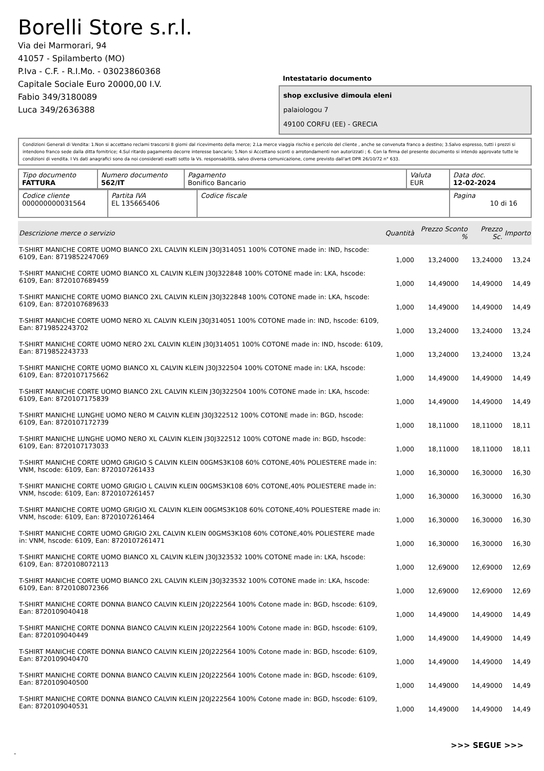Borelli Store s.r.l.
Via dei Marmorari, 94
41057 - Spilamberto (MO)
P.Iva - C.F. - R.I.Mo. - 03023860368
Capitale Sociale Euro 20000,00 I.V.
Fabio 349/3180089
Luca 349/2636388
Intestatario documento
shop exclusive dimoula eleni
palaiologou 7
49100 CORFU (EE) - GRECIA
Condizioni Generali di Vendita: 1.Non si accettano reclami trascorsi 8 giorni dal ricevimento della merce; 2.La merce viaggia rischio e pericolo del cliente , anche se convenuta franco a destino; 3.Salvo espresso, tutti i prezzi si intendono franco sede dalla ditta fornitrice; 4.Sul ritardo pagamento decorre interesse bancario; 5.Non si Accettano sconti o arrotondamenti non autorizzati ; 6. Con la firma del presente documento si intendo approvate tutte le condizioni di vendita. I Vs dati anagrafici sono da noi considerati esatti sotto la Vs. responsabilità, salvo diversa comunicazione, come previsto dall'art DPR 26/10/72 n° 633.
| Tipo documento FATTURA | Numero documento 562/IT | Pagamento Bonifico Bancario | Valuta EUR | Data doc. 12-02-2024 |
| Codice cliente 000000000031564 | Partita IVA EL 135665406 | Codice fiscale | Pagina 10 di 16 |
| Descrizione merce o servizio | Quantità | Prezzo Sconto % | Prezzo Sc. | Importo |
| --- | --- | --- | --- | --- |
| T-SHIRT MANICHE CORTE UOMO BIANCO 2XL CALVIN KLEIN J30J314051 100% COTONE made in: IND, hscode: 6109, Ean: 8719852247069 | 1,000 | 13,24000 | 13,24000 | 13,24 |
| T-SHIRT MANICHE CORTE UOMO BIANCO XL CALVIN KLEIN J30J322848 100% COTONE made in: LKA, hscode: 6109, Ean: 8720107689459 | 1,000 | 14,49000 | 14,49000 | 14,49 |
| T-SHIRT MANICHE CORTE UOMO BIANCO 2XL CALVIN KLEIN J30J322848 100% COTONE made in: LKA, hscode: 6109, Ean: 8720107689633 | 1,000 | 14,49000 | 14,49000 | 14,49 |
| T-SHIRT MANICHE CORTE UOMO NERO XL CALVIN KLEIN J30J314051 100% COTONE made in: IND, hscode: 6109, Ean: 8719852243702 | 1,000 | 13,24000 | 13,24000 | 13,24 |
| T-SHIRT MANICHE CORTE UOMO NERO 2XL CALVIN KLEIN J30J314051 100% COTONE made in: IND, hscode: 6109, Ean: 8719852243733 | 1,000 | 13,24000 | 13,24000 | 13,24 |
| T-SHIRT MANICHE CORTE UOMO BIANCO XL CALVIN KLEIN J30J322504 100% COTONE made in: LKA, hscode: 6109, Ean: 8720107175662 | 1,000 | 14,49000 | 14,49000 | 14,49 |
| T-SHIRT MANICHE CORTE UOMO BIANCO 2XL CALVIN KLEIN J30J322504 100% COTONE made in: LKA, hscode: 6109, Ean: 8720107175839 | 1,000 | 14,49000 | 14,49000 | 14,49 |
| T-SHIRT MANICHE LUNGHE UOMO NERO M CALVIN KLEIN J30J322512 100% COTONE made in: BGD, hscode: 6109, Ean: 8720107172739 | 1,000 | 18,11000 | 18,11000 | 18,11 |
| T-SHIRT MANICHE LUNGHE UOMO NERO XL CALVIN KLEIN J30J322512 100% COTONE made in: BGD, hscode: 6109, Ean: 8720107173033 | 1,000 | 18,11000 | 18,11000 | 18,11 |
| T-SHIRT MANICHE CORTE UOMO GRIGIO S CALVIN KLEIN 00GMS3K108 60% COTONE,40% POLIESTERE made in: VNM, hscode: 6109, Ean: 8720107261433 | 1,000 | 16,30000 | 16,30000 | 16,30 |
| T-SHIRT MANICHE CORTE UOMO GRIGIO L CALVIN KLEIN 00GMS3K108 60% COTONE,40% POLIESTERE made in: VNM, hscode: 6109, Ean: 8720107261457 | 1,000 | 16,30000 | 16,30000 | 16,30 |
| T-SHIRT MANICHE CORTE UOMO GRIGIO XL CALVIN KLEIN 00GMS3K108 60% COTONE,40% POLIESTERE made in: VNM, hscode: 6109, Ean: 8720107261464 | 1,000 | 16,30000 | 16,30000 | 16,30 |
| T-SHIRT MANICHE CORTE UOMO GRIGIO 2XL CALVIN KLEIN 00GMS3K108 60% COTONE,40% POLIESTERE made in: VNM, hscode: 6109, Ean: 8720107261471 | 1,000 | 16,30000 | 16,30000 | 16,30 |
| T-SHIRT MANICHE CORTE UOMO BIANCO XL CALVIN KLEIN J30J323532 100% COTONE made in: LKA, hscode: 6109, Ean: 8720108072113 | 1,000 | 12,69000 | 12,69000 | 12,69 |
| T-SHIRT MANICHE CORTE UOMO BIANCO 2XL CALVIN KLEIN J30J323532 100% COTONE made in: LKA, hscode: 6109, Ean: 8720108072366 | 1,000 | 12,69000 | 12,69000 | 12,69 |
| T-SHIRT MANICHE CORTE DONNA BIANCO CALVIN KLEIN J20J222564 100% Cotone made in: BGD, hscode: 6109, Ean: 8720109040418 | 1,000 | 14,49000 | 14,49000 | 14,49 |
| T-SHIRT MANICHE CORTE DONNA BIANCO CALVIN KLEIN J20J222564 100% Cotone made in: BGD, hscode: 6109, Ean: 8720109040449 | 1,000 | 14,49000 | 14,49000 | 14,49 |
| T-SHIRT MANICHE CORTE DONNA BIANCO CALVIN KLEIN J20J222564 100% Cotone made in: BGD, hscode: 6109, Ean: 8720109040470 | 1,000 | 14,49000 | 14,49000 | 14,49 |
| T-SHIRT MANICHE CORTE DONNA BIANCO CALVIN KLEIN J20J222564 100% Cotone made in: BGD, hscode: 6109, Ean: 8720109040500 | 1,000 | 14,49000 | 14,49000 | 14,49 |
| T-SHIRT MANICHE CORTE DONNA BIANCO CALVIN KLEIN J20J222564 100% Cotone made in: BGD, hscode: 6109, Ean: 8720109040531 | 1,000 | 14,49000 | 14,49000 | 14,49 |
>>> SEGUE >>>
-